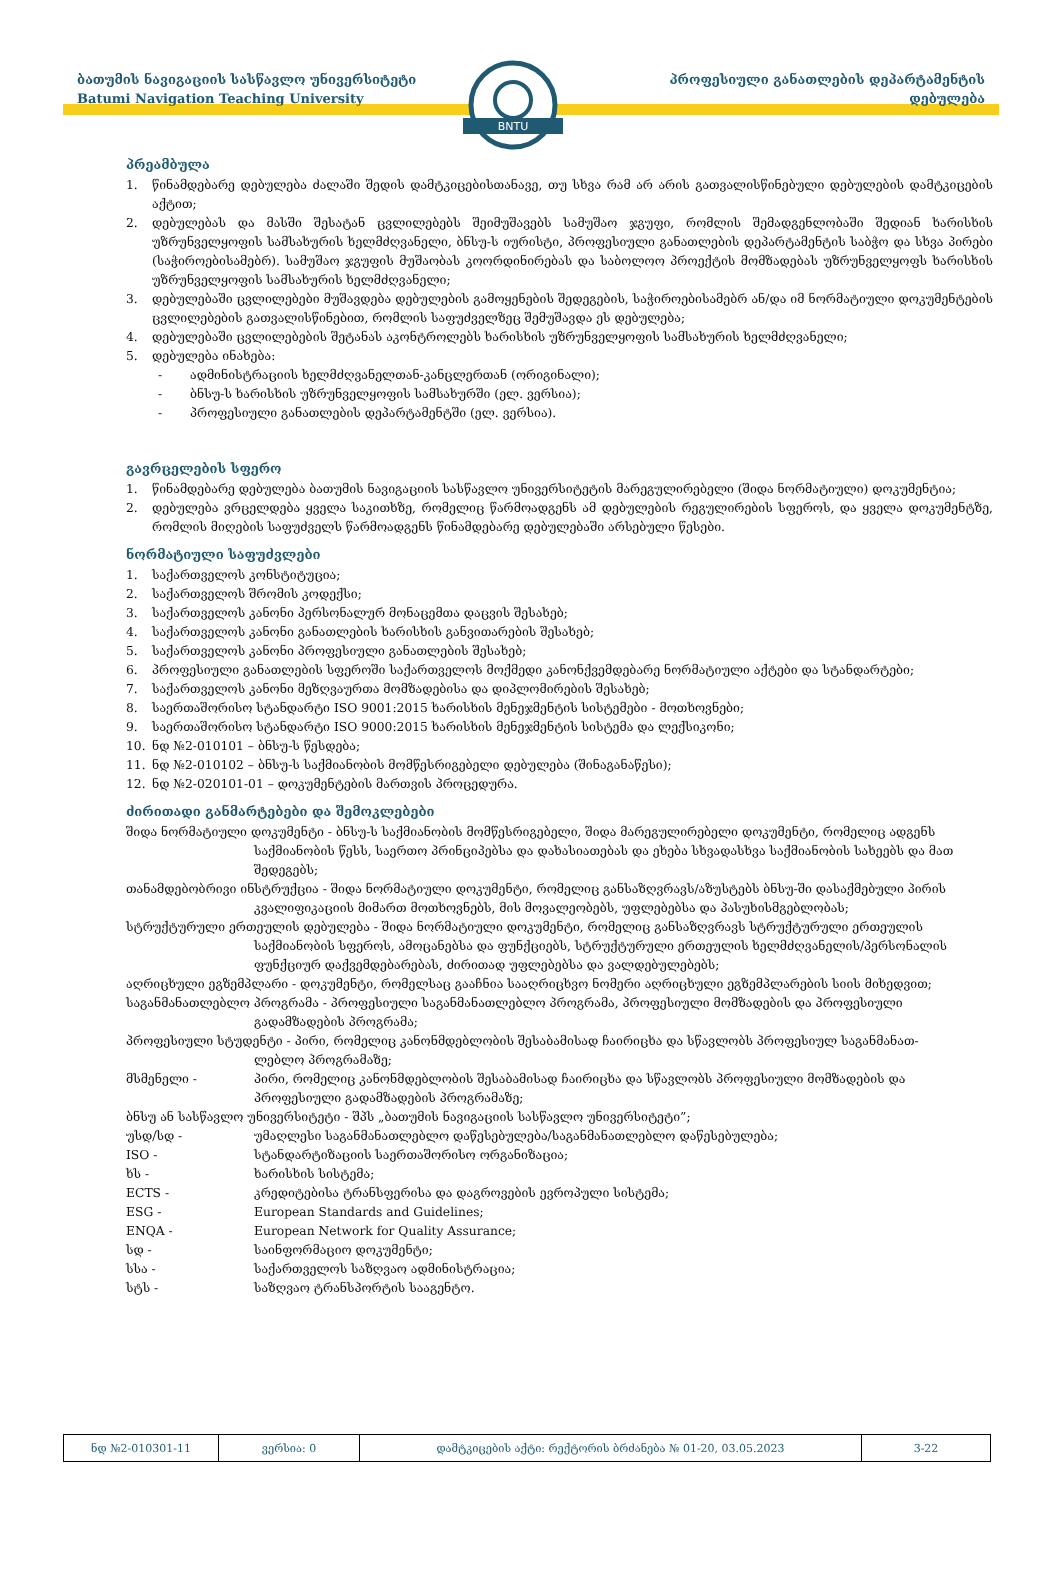ბათუმის ნავიგაციის სასწავლო უნივერსიტეტი
Batumi Navigation Teaching University
BNTU
პროფესიული განათლების დეპარტამენტის
დებულება
პრეამბულა
1. წინამდებარე დებულება ძალაში შედის დამტკიცებისთანავე, თუ სხვა რამ არ არის გათვალისწინებული დებულების დამტკიცების აქტით;
2. დებულებას და მასში შესატან ცვლილებებს შეიმუშავებს სამუშაო ჯგუფი, რომლის შემადგენლობაში შედიან ხარისხის უზრუნველყოფის სამსახურის ხელმძღვანელი, ბნსუ-ს იურისტი, პროფესიული განათლების დეპარტამენტის საბჭო და სხვა პირები (საჭიროებისამებრ). სამუშაო ჯგუფის მუშაობას კოორდინირებას და საბოლოო პროექტის მომზადებას უზრუნველყოფს ხარისხის უზრუნველყოფის სამსახურის ხელმძღვანელი;
3. დებულებაში ცვლილებები მუშავდება დებულების გამოყენების შედეგების, საჭიროებისამებრ ან/და იმ ნორმატიული დოკუმენტების ცვლილებების გათვალისწინებით, რომლის საფუძველზეც შემუშავდა ეს დებულება;
4. დებულებაში ცვლილებების შეტანას აკონტროლებს ხარისხის უზრუნველყოფის სამსახურის ხელმძღვანელი;
5. დებულება ინახება:
- ადმინისტრაციის ხელმძღვანელთან-კანცლერთან (ორიგინალი);
- ბნსუ-ს ხარისხის უზრუნველყოფის სამსახურში (ელ. ვერსია);
- პროფესიული განათლების დეპარტამენტში (ელ. ვერსია).
გავრცელების სფერო
1. წინამდებარე დებულება ბათუმის ნავიგაციის სასწავლო უნივერსიტეტის მარეგულირებელი (შიდა ნორმატიული) დოკუმენტია;
2. დებულება ვრცელდება ყველა საკითხზე, რომელიც წარმოადგენს ამ დებულების რეგულირების სფეროს, და ყველა დოკუმენტზე, რომლის მიღების საფუძველს წარმოადგენს წინამდებარე დებულებაში არსებული წესები.
ნორმატიული საფუძვლები
1. საქართველოს კონსტიტუცია;
2. საქართველოს შრომის კოდექსი;
3. საქართველოს კანონი პერსონალურ მონაცემთა დაცვის შესახებ;
4. საქართველოს კანონი განათლების ხარისხის განვითარების შესახებ;
5. საქართველოს კანონი პროფესიული განათლების შესახებ;
6. პროფესიული განათლების სფეროში საქართველოს მოქმედი კანონქვემდებარე ნორმატიული აქტები და სტანდარტები;
7. საქართველოს კანონი მეზღვაურთა მომზადებისა და დიპლომირების შესახებ;
8. საერთაშორისო სტანდარტი ISO 9001:2015 ხარისხის მენეჯმენტის სისტემები - მოთხოვნები;
9. საერთაშორისო სტანდარტი ISO 9000:2015 ხარისხის მენეჯმენტის სისტემა და ლექსიკონი;
10. ნდ №2-010101 – ბნსუ-ს წესდება;
11. ნდ №2-010102 – ბნსუ-ს საქმიანობის მომწესრიგებელი დებულება (შინაგანაწესი);
12. ნდ №2-020101-01 – დოკუმენტების მართვის პროცედურა.
ძირითადი განმარტებები და შემოკლებები
შიდა ნორმატიული დოკუმენტი - ბნსუ-ს საქმიანობის მომწესრიგებელი, შიდა მარეგულირებელი დოკუმენტი, რომელიც ადგენს
საქმიანობის წესს, საერთო პრინციპებსა და დახასიათებას და ეხება სხვადასხვა საქმიანობის სახეებს და მათ შედეგებს;
თანამდებობრივი ინსტრუქცია - შიდა ნორმატიული დოკუმენტი, რომელიც განსაზღვრავს/აზუსტებს ბნსუ-ში დასაქმებული პირის
კვალიფიკაციის მიმართ მოთხოვნებს, მის მოვალეობებს, უფლებებსა და პასუხისმგებლობას;
სტრუქტურული ერთეულის დებულება - შიდა ნორმატიული დოკუმენტი, რომელიც განსაზღვრავს სტრუქტურული ერთეულის
საქმიანობის სფეროს, ამოცანებსა და ფუნქციებს, სტრუქტურული ერთეულის ხელმძღვანელის/პერსონალის ფუნქციურ დაქვემდებარებას, ძირითად უფლებებსა და ვალდებულებებს;
აღრიცხული ეგზემპლარი - დოკუმენტი, რომელსაც გააჩნია სააღრიცხვო ნომერი აღრიცხული ეგზემპლარების სიის მიხედვით;
საგანმანათლებლო პროგრამა - პროფესიული საგანმანათლებლო პროგრამა, პროფესიული მომზადების და პროფესიული
გადამზადების პროგრამა;
პროფესიული სტუდენტი - პირი, რომელიც კანონმდებლობის შესაბამისად ჩაირიცხა და სწავლობს პროფესიულ საგანმანათ-
ლებლო პროგრამაზე;
მსმენელი - პირი, რომელიც კანონმდებლობის შესაბამისად ჩაირიცხა და სწავლობს პროფესიული მომზადების და პროფესიული გადამზადების პროგრამაზე;
ბნსუ ან სასწავლო უნივერსიტეტი - შპს „ბათუმის ნავიგაციის სასწავლო უნივერსიტეტი”;
უსდ/სდ - უმაღლესი საგანმანათლებლო დაწესებულება/საგანმანათლებლო დაწესებულება;
ISO - სტანდარტიზაციის საერთაშორისო ორგანიზაცია;
ხს - ხარისხის სისტემა;
ECTS - კრედიტებისა ტრანსფერისა და დაგროვების ევროპული სისტემა;
ESG - European Standards and Guidelines;
ENQA - European Network for Quality Assurance;
სდ - საინფორმაციო დოკუმენტი;
სსა - საქართველოს საზღვაო ადმინისტრაცია;
სტს - საზღვაო ტრანსპორტის სააგენტო.
| ნდ №2-010301-11 | ვერსია: 0 | დამტკიცების აქტი: რექტორის ბრძანება № 01-20, 03.05.2023 | 3-22 |